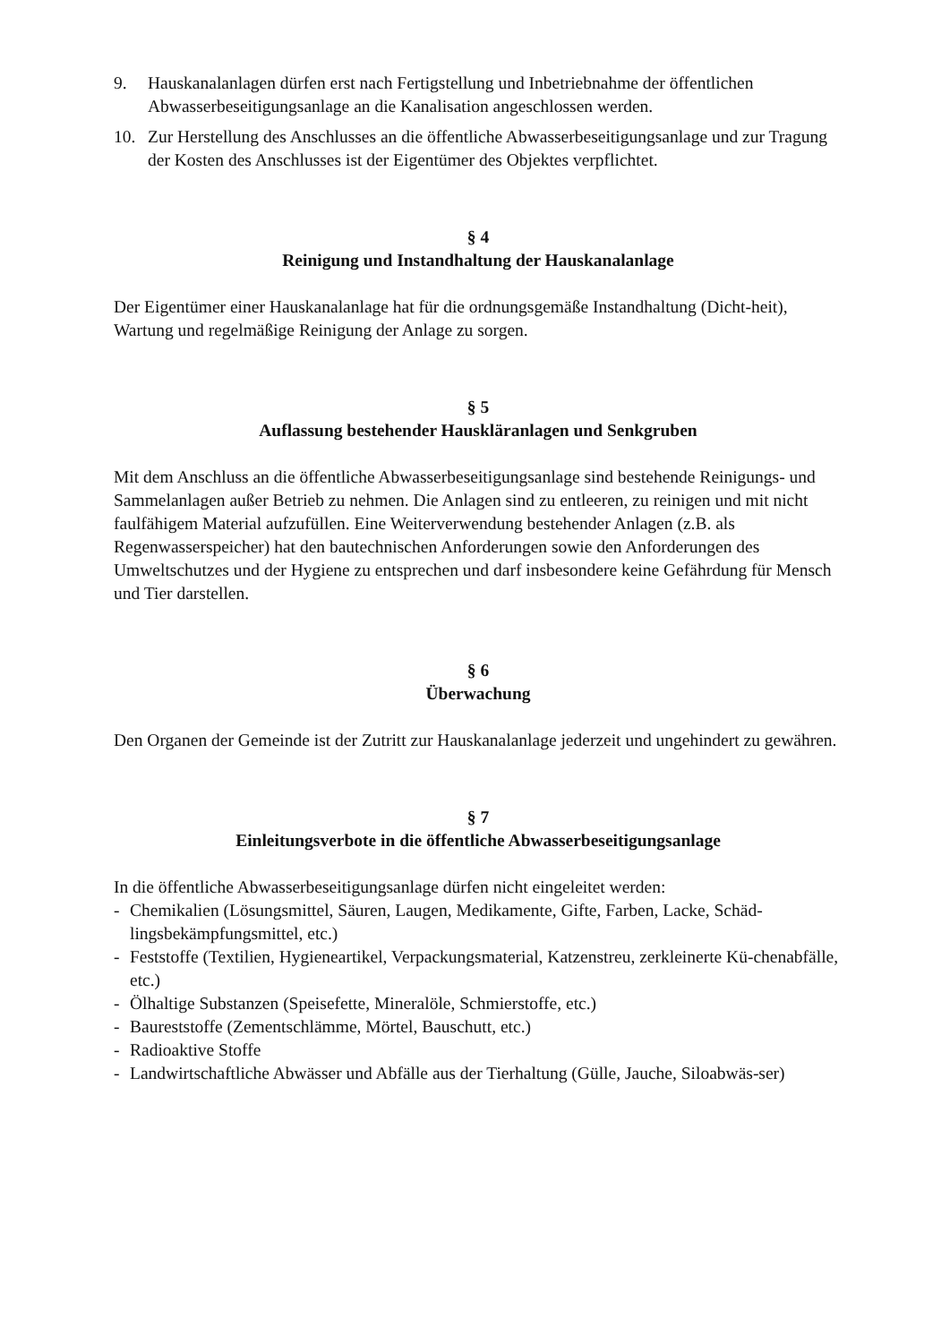9. Hauskanalanlagen dürfen erst nach Fertigstellung und Inbetriebnahme der öffentlichen Abwasserbeseitigungsanlage an die Kanalisation angeschlossen werden.
10. Zur Herstellung des Anschlusses an die öffentliche Abwasserbeseitigungsanlage und zur Tragung der Kosten des Anschlusses ist der Eigentümer des Objektes verpflichtet.
§ 4
Reinigung und Instandhaltung der Hauskanalanlage
Der Eigentümer einer Hauskanalanlage hat für die ordnungsgemäße Instandhaltung (Dicht-heit), Wartung und regelmäßige Reinigung der Anlage zu sorgen.
§ 5
Auflassung bestehender Hauskläranlagen und Senkgruben
Mit dem Anschluss an die öffentliche Abwasserbeseitigungsanlage sind bestehende Reinigungs- und Sammelanlagen außer Betrieb zu nehmen. Die Anlagen sind zu entleeren, zu reinigen und mit nicht faulfähigem Material aufzufüllen. Eine Weiterverwendung bestehender Anlagen (z.B. als Regenwasserspeicher) hat den bautechnischen Anforderungen sowie den Anforderungen des Umweltschutzes und der Hygiene zu entsprechen und darf insbesondere keine Gefährdung für Mensch und Tier darstellen.
§ 6
Überwachung
Den Organen der Gemeinde ist der Zutritt zur Hauskanalanlage jederzeit und ungehindert zu gewähren.
§ 7
Einleitungsverbote in die öffentliche Abwasserbeseitigungsanlage
In die öffentliche Abwasserbeseitigungsanlage dürfen nicht eingeleitet werden:
- Chemikalien (Lösungsmittel, Säuren, Laugen, Medikamente, Gifte, Farben, Lacke, Schäd-lingsbekämpfungsmittel, etc.)
- Feststoffe (Textilien, Hygieneartikel, Verpackungsmaterial, Katzenstreu, zerkleinerte Kü-chenabfälle, etc.)
- Ölhaltige Substanzen (Speisefette, Mineralöle, Schmierstoffe, etc.)
- Baureststoffe (Zementschlämme, Mörtel, Bauschutt, etc.)
- Radioaktive Stoffe
- Landwirtschaftliche Abwässer und Abfälle aus der Tierhaltung (Gülle, Jauche, Siloabwäs-ser)